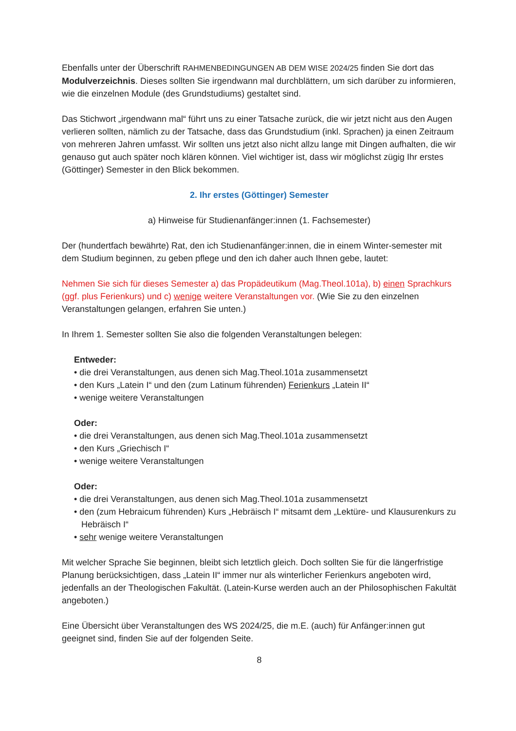Ebenfalls unter der Überschrift RAHMENBEDINGUNGEN AB DEM WISE 2024/25 finden Sie dort das Modulverzeichnis. Dieses sollten Sie irgendwann mal durchblättern, um sich darüber zu informieren, wie die einzelnen Module (des Grundstudiums) gestaltet sind.
Das Stichwort „irgendwann mal“ führt uns zu einer Tatsache zurück, die wir jetzt nicht aus den Augen verlieren sollten, nämlich zu der Tatsache, dass das Grundstudium (inkl. Sprachen) ja einen Zeitraum von mehreren Jahren umfasst. Wir sollten uns jetzt also nicht allzu lange mit Dingen aufhalten, die wir genauso gut auch später noch klären können. Viel wichtiger ist, dass wir möglichst zügig Ihr erstes (Göttinger) Semester in den Blick bekommen.
2. Ihr erstes (Göttinger) Semester
a) Hinweise für Studienanfänger:innen (1. Fachsemester)
Der (hundertfach bewährte) Rat, den ich Studienanfänger:innen, die in einem Winter-semester mit dem Studium beginnen, zu geben pflege und den ich daher auch Ihnen gebe, lautet:
Nehmen Sie sich für dieses Semester a) das Propädeutikum (Mag.Theol.101a), b) einen Sprachkurs (ggf. plus Ferienkurs) und c) wenige weitere Veranstaltungen vor. (Wie Sie zu den einzelnen Veranstaltungen gelangen, erfahren Sie unten.)
In Ihrem 1. Semester sollten Sie also die folgenden Veranstaltungen belegen:
Entweder:
• die drei Veranstaltungen, aus denen sich Mag.Theol.101a zusammensetzt
• den Kurs „Latein I“ und den (zum Latinum führenden) Ferienkurs „Latein II“
• wenige weitere Veranstaltungen
Oder:
• die drei Veranstaltungen, aus denen sich Mag.Theol.101a zusammensetzt
• den Kurs „Griechisch I“
• wenige weitere Veranstaltungen
Oder:
• die drei Veranstaltungen, aus denen sich Mag.Theol.101a zusammensetzt
• den (zum Hebraicum führenden) Kurs „Hebräisch I“ mitsamt dem „Lektüre- und Klausurenkurs zu Hebräisch I“
• sehr wenige weitere Veranstaltungen
Mit welcher Sprache Sie beginnen, bleibt sich letztlich gleich. Doch sollten Sie für die längerfristige Planung berücksichtigen, dass „Latein II“ immer nur als winterlicher Ferienkurs angeboten wird, jedenfalls an der Theologischen Fakultät. (Latein-Kurse werden auch an der Philosophischen Fakultät angeboten.)
Eine Übersicht über Veranstaltungen des WS 2024/25, die m.E. (auch) für Anfänger:innen gut geeignet sind, finden Sie auf der folgenden Seite.
8